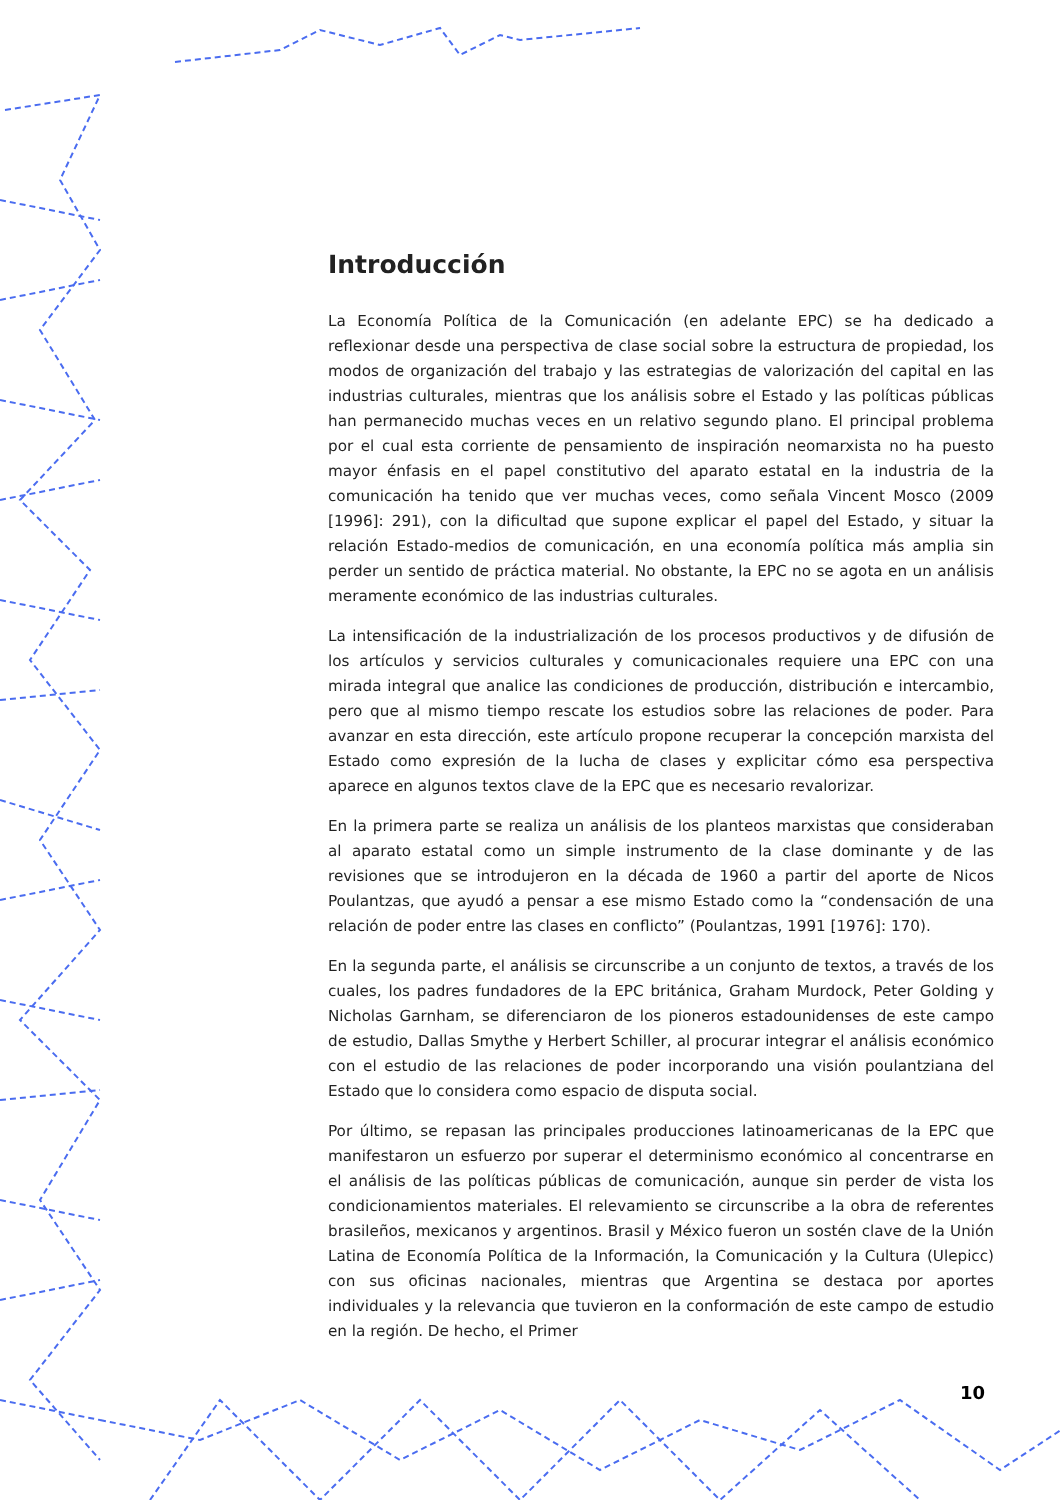Introducción
La Economía Política de la Comunicación (en adelante EPC) se ha dedicado a reflexionar desde una perspectiva de clase social sobre la estructura de propiedad, los modos de organización del trabajo y las estrategias de valorización del capital en las industrias culturales, mientras que los análisis sobre el Estado y las políticas públicas han permanecido muchas veces en un relativo segundo plano. El principal problema por el cual esta corriente de pensamiento de inspiración neomarxista no ha puesto mayor énfasis en el papel constitutivo del aparato estatal en la industria de la comunicación ha tenido que ver muchas veces, como señala Vincent Mosco (2009 [1996]: 291), con la dificultad que supone explicar el papel del Estado, y situar la relación Estado-medios de comunicación, en una economía política más amplia sin perder un sentido de práctica material. No obstante, la EPC no se agota en un análisis meramente económico de las industrias culturales.
La intensificación de la industrialización de los procesos productivos y de difusión de los artículos y servicios culturales y comunicacionales requiere una EPC con una mirada integral que analice las condiciones de producción, distribución e intercambio, pero que al mismo tiempo rescate los estudios sobre las relaciones de poder. Para avanzar en esta dirección, este artículo propone recuperar la concepción marxista del Estado como expresión de la lucha de clases y explicitar cómo esa perspectiva aparece en algunos textos clave de la EPC que es necesario revalorizar.
En la primera parte se realiza un análisis de los planteos marxistas que consideraban al aparato estatal como un simple instrumento de la clase dominante y de las revisiones que se introdujeron en la década de 1960 a partir del aporte de Nicos Poulantzas, que ayudó a pensar a ese mismo Estado como la “condensación de una relación de poder entre las clases en conflicto” (Poulantzas, 1991 [1976]: 170).
En la segunda parte, el análisis se circunscribe a un conjunto de textos, a través de los cuales, los padres fundadores de la EPC británica, Graham Murdock, Peter Golding y Nicholas Garnham, se diferenciaron de los pioneros estadounidenses de este campo de estudio, Dallas Smythe y Herbert Schiller, al procurar integrar el análisis económico con el estudio de las relaciones de poder incorporando una visión poulantziana del Estado que lo considera como espacio de disputa social.
Por último, se repasan las principales producciones latinoamericanas de la EPC que manifestaron un esfuerzo por superar el determinismo económico al concentrarse en el análisis de las políticas públicas de comunicación, aunque sin perder de vista los condicionamientos materiales. El relevamiento se circunscribe a la obra de referentes brasileños, mexicanos y argentinos. Brasil y México fueron un sostén clave de la Unión Latina de Economía Política de la Información, la Comunicación y la Cultura (Ulepicc) con sus oficinas nacionales, mientras que Argentina se destaca por aportes individuales y la relevancia que tuvieron en la conformación de este campo de estudio en la región. De hecho, el Primer
10